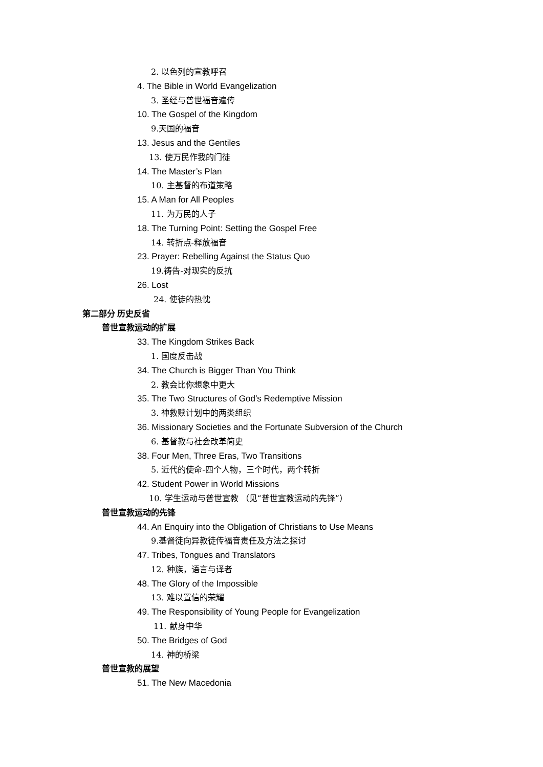2. 以色列的宣教呼召
4. The Bible in World Evangelization
3. 圣经与普世福音遍传
10. The Gospel of the Kingdom
9.天国的福音
13. Jesus and the Gentiles
13. 使万民作我的门徒
14. The Master’s Plan
10. 主基督的布道策略
15. A Man for All Peoples
11. 为万民的人子
18. The Turning Point: Setting the Gospel Free
14. 转折点-释放福音
23. Prayer: Rebelling Against the Status Quo
19.祷告-对现实的反抗
26. Lost
24. 使徒的热忱
第二部分 历史反省
普世宣教运动的扩展
33. The Kingdom Strikes Back
1. 国度反击战
34. The Church is Bigger Than You Think
2. 教会比你想象中更大
35. The Two Structures of God’s Redemptive Mission
3. 神救赎计划中的两类组织
36. Missionary Societies and the Fortunate Subversion of the Church
6. 基督教与社会改革简史
38. Four Men, Three Eras, Two Transitions
5. 近代的使命-四个人物，三个时代，两个转折
42. Student Power in World Missions
10. 学生运动与普世宣教 （见“普世宣教运动的先锋”）
普世宣教运动的先锋
44. An Enquiry into the Obligation of Christians to Use Means
9.基督徒向异教徒传福音责任及方法之探讨
47. Tribes, Tongues and Translators
12. 种族，语言与译者
48. The Glory of the Impossible
13. 难以置信的荣耀
49. The Responsibility of Young People for Evangelization
11. 献身中华
50. The Bridges of God
14. 神的桥梁
普世宣教的展望
51. The New Macedonia